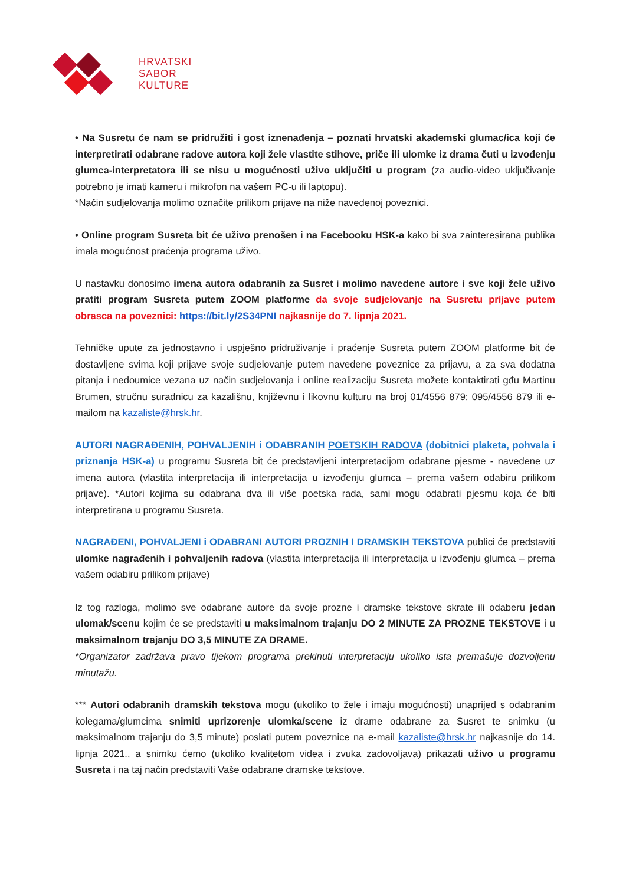HRVATSKI
SABOR
KULTURE
• Na Susretu će nam se pridružiti i gost iznenađenja – poznati hrvatski akademski glumac/ica koji će interpretirati odabrane radove autora koji žele vlastite stihove, priče ili ulomke iz drama čuti u izvođenju glumca-interpretatora ili se nisu u mogućnosti uživo uključiti u program (za audio-video uključivanje potrebno je imati kameru i mikrofon na vašem PC-u ili laptopu).
*Način sudjelovanja molimo označite prilikom prijave na niže navedenoj poveznici.
• Online program Susreta bit će uživo prenošen i na Facebooku HSK-a kako bi sva zainteresirana publika imala mogućnost praćenja programa uživo.
U nastavku donosimo imena autora odabranih za Susret i molimo navedene autore i sve koji žele uživo pratiti program Susreta putem ZOOM platforme da svoje sudjelovanje na Susretu prijave putem obrasca na poveznici: https://bit.ly/2S34PNI najkasnije do 7. lipnja 2021.
Tehničke upute za jednostavno i uspješno pridruživanje i praćenje Susreta putem ZOOM platforme bit će dostavljene svima koji prijave svoje sudjelovanje putem navedene poveznice za prijavu, a za sva dodatna pitanja i nedoumice vezana uz način sudjelovanja i online realizaciju Susreta možete kontaktirati gđu Martinu Brumen, stručnu suradnicu za kazališnu, književnu i likovnu kulturu na broj 01/4556 879; 095/4556 879 ili e-mailom na kazaliste@hrsk.hr.
AUTORI NAGRAĐENIH, POHVALJENIH i ODABRANIH POETSKIH RADOVA (dobitnici plaketa, pohvala i priznanja HSK-a) u programu Susreta bit će predstavljeni interpretacijom odabrane pjesme - navedene uz imena autora (vlastita interpretacija ili interpretacija u izvođenju glumca – prema vašem odabiru prilikom prijave). *Autori kojima su odabrana dva ili više poetska rada, sami mogu odabrati pjesmu koja će biti interpretirana u programu Susreta.
NAGRAĐENI, POHVALJENI i ODABRANI AUTORI PROZNIH I DRAMSKIH TEKSTOVA publici će predstaviti ulomke nagrađenih i pohvaljenih radova (vlastita interpretacija ili interpretacija u izvođenju glumca – prema vašem odabiru prilikom prijave)
Iz tog razloga, molimo sve odabrane autore da svoje prozne i dramske tekstove skrate ili odaberu jedan ulomak/scenu kojim će se predstaviti u maksimalnom trajanju DO 2 MINUTE ZA PROZNE TEKSTOVE i u maksimalnom trajanju DO 3,5 MINUTE ZA DRAME.
*Organizator zadržava pravo tijekom programa prekinuti interpretaciju ukoliko ista premašuje dozvoljenu minutažu.
*** Autori odabranih dramskih tekstova mogu (ukoliko to žele i imaju mogućnosti) unaprijed s odabranim kolegama/glumcima snimiti uprizorenje ulomka/scene iz drame odabrane za Susret te snimku (u maksimalnom trajanju do 3,5 minute) poslati putem poveznice na e-mail kazaliste@hrsk.hr najkasnije do 14. lipnja 2021., a snimku ćemo (ukoliko kvalitetom videa i zvuka zadovoljava) prikazati uživo u programu Susreta i na taj način predstaviti Vaše odabrane dramske tekstove.